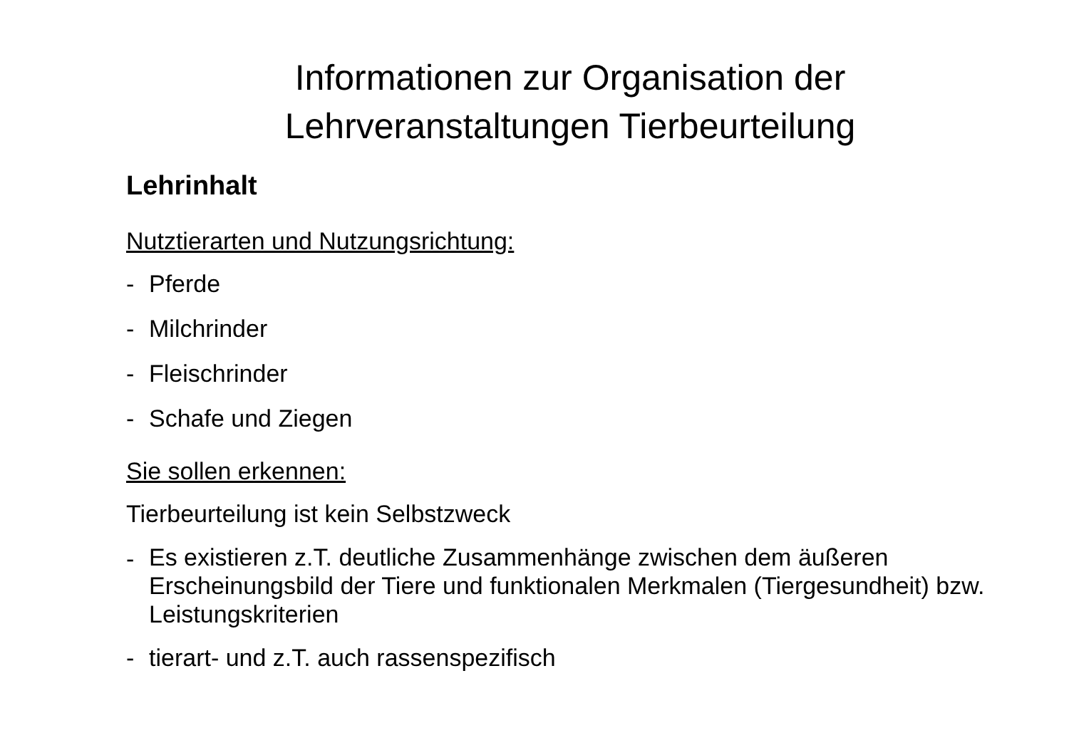Informationen zur Organisation der Lehrveranstaltungen Tierbeurteilung
Lehrinhalt
Nutztierarten und Nutzungsrichtung:
- Pferde
- Milchrinder
- Fleischrinder
- Schafe und Ziegen
Sie sollen erkennen:
Tierbeurteilung ist kein Selbstzweck
- Es existieren z.T. deutliche Zusammenhänge zwischen dem äußeren Erscheinungsbild der Tiere und funktionalen Merkmalen (Tiergesundheit) bzw. Leistungskriterien
- tierart- und z.T. auch rassenspezifisch